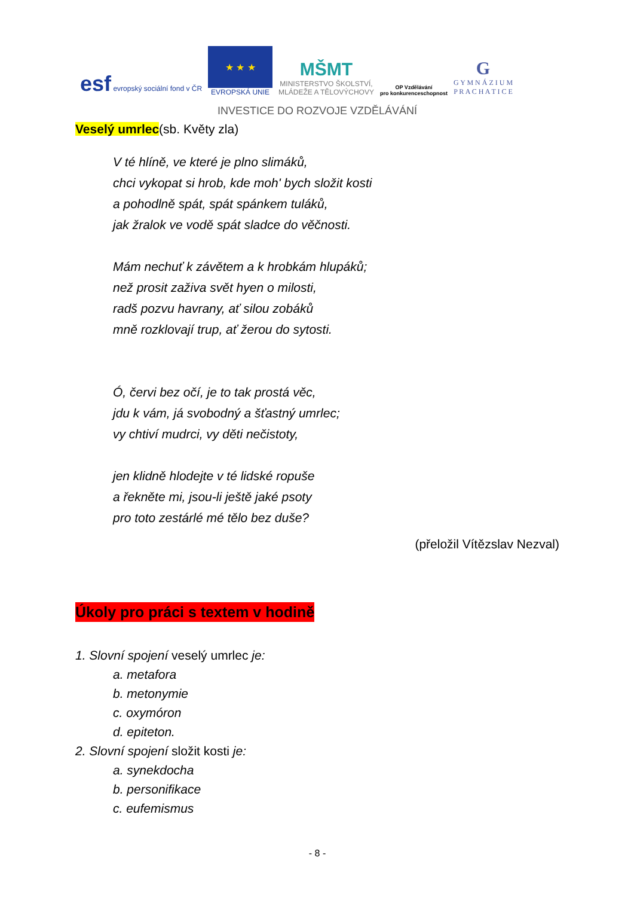esf evropský sociální fond v ČR
★ ★ ★
EVROPSKÁ UNIE
MŠMT
MINISTERSTVO ŠKOLSTVÍ,
MLÁDEŽE A TĚLOVÝCHOVY
OP Vzdělávání
pro konkurenceschopnost
G
G Y M N Á Z I U M
P R A C H A T I C E
INVESTICE DO ROZVOJE VZDĚLÁVÁNÍ
Veselý umrlec(sb. Květy zla)
V té hlíně, ve které je plno slimáků,
chci vykopat si hrob, kde moh' bych složit kosti
a pohodlně spát, spát spánkem tuláků,
jak žralok ve vodě spát sladce do věčnosti.
Mám nechuť k závětem a k hrobkám hlupáků;
než prosit zaživa svět hyen o milosti,
radš pozvu havrany, ať silou zobáků
mně rozklovají trup, ať žerou do sytosti.
Ó, červi bez očí, je to tak prostá věc,
jdu k vám, já svobodný a šťastný umrlec;
vy chtiví mudrci, vy děti nečistoty,
jen klidně hlodejte v té lidské ropuše
a řekněte mi, jsou-li ještě jaké psoty
pro toto zestárlé mé tělo bez duše?
(přeložil Vítězslav Nezval)
Úkoly pro práci s textem v hodině
1. Slovní spojení veselý umrlec je:
a. metafora
b. metonymie
c. oxymóron
d. epiteton.
2. Slovní spojení složit kosti je:
a. synekdocha
b. personifikace
c. eufemismus
- 8 -